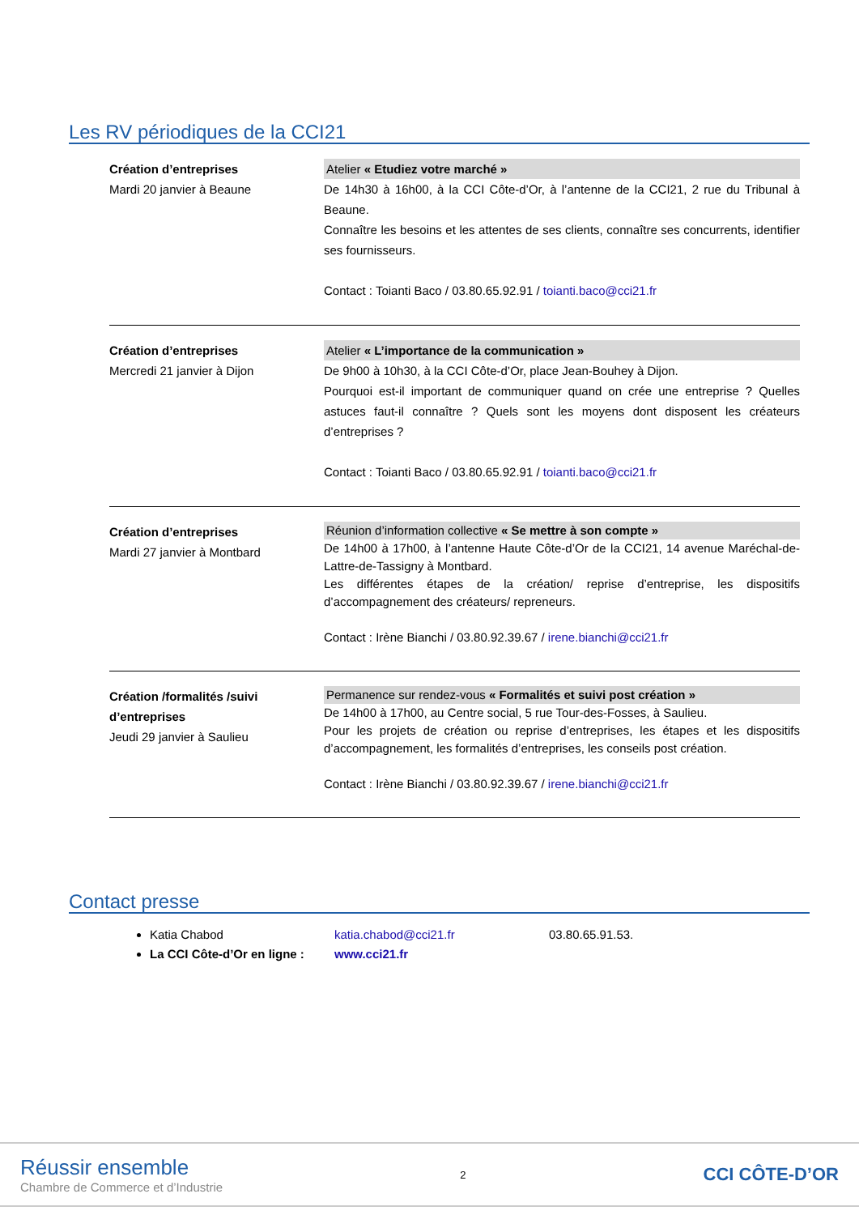Les RV périodiques de la CCI21
Création d’entreprises
Mardi 20 janvier à Beaune
Atelier « Etudiez votre marché »
De 14h30 à 16h00, à la CCI Côte-d’Or, à l’antenne de la CCI21, 2 rue du Tribunal à Beaune.
Connaître les besoins et les attentes de ses clients, connaître ses concurrents, identifier ses fournisseurs.
Contact : Toianti Baco / 03.80.65.92.91 / toianti.baco@cci21.fr
Création d’entreprises
Mercredi 21 janvier à Dijon
Atelier « L’importance de la communication »
De 9h00 à 10h30, à la CCI Côte-d’Or, place Jean-Bouhey à Dijon.
Pourquoi est-il important de communiquer quand on crée une entreprise ? Quelles astuces faut-il connaître ? Quels sont les moyens dont disposent les créateurs d’entreprises ?
Contact : Toianti Baco / 03.80.65.92.91 / toianti.baco@cci21.fr
Création d’entreprises
Mardi 27 janvier à Montbard
Réunion d’information collective « Se mettre à son compte »
De 14h00 à 17h00, à l’antenne Haute Côte-d’Or de la CCI21, 14 avenue Maréchal-de-Lattre-de-Tassigny à Montbard.
Les différentes étapes de la création/ reprise d’entreprise, les dispositifs d’accompagnement des créateurs/ repreneurs.
Contact : Irène Bianchi / 03.80.92.39.67 / irene.bianchi@cci21.fr
Création /formalités /suivi d’entreprises
Jeudi 29 janvier à Saulieu
Permanence sur rendez-vous « Formalités et suivi post création »
De 14h00 à 17h00, au Centre social, 5 rue Tour-des-Fosses, à Saulieu.
Pour les projets de création ou reprise d’entreprises, les étapes et les dispositifs d’accompagnement, les formalités d’entreprises, les conseils post création.
Contact : Irène Bianchi / 03.80.92.39.67 / irene.bianchi@cci21.fr
Contact presse
Katia Chabod katia.chabod@cci21.fr 03.80.65.91.53.
La CCI Côte-d’Or en ligne : www.cci21.fr
Réussir ensemble
Chambre de Commerce et d’Industrie
2
CCI CÔTE-D’OR